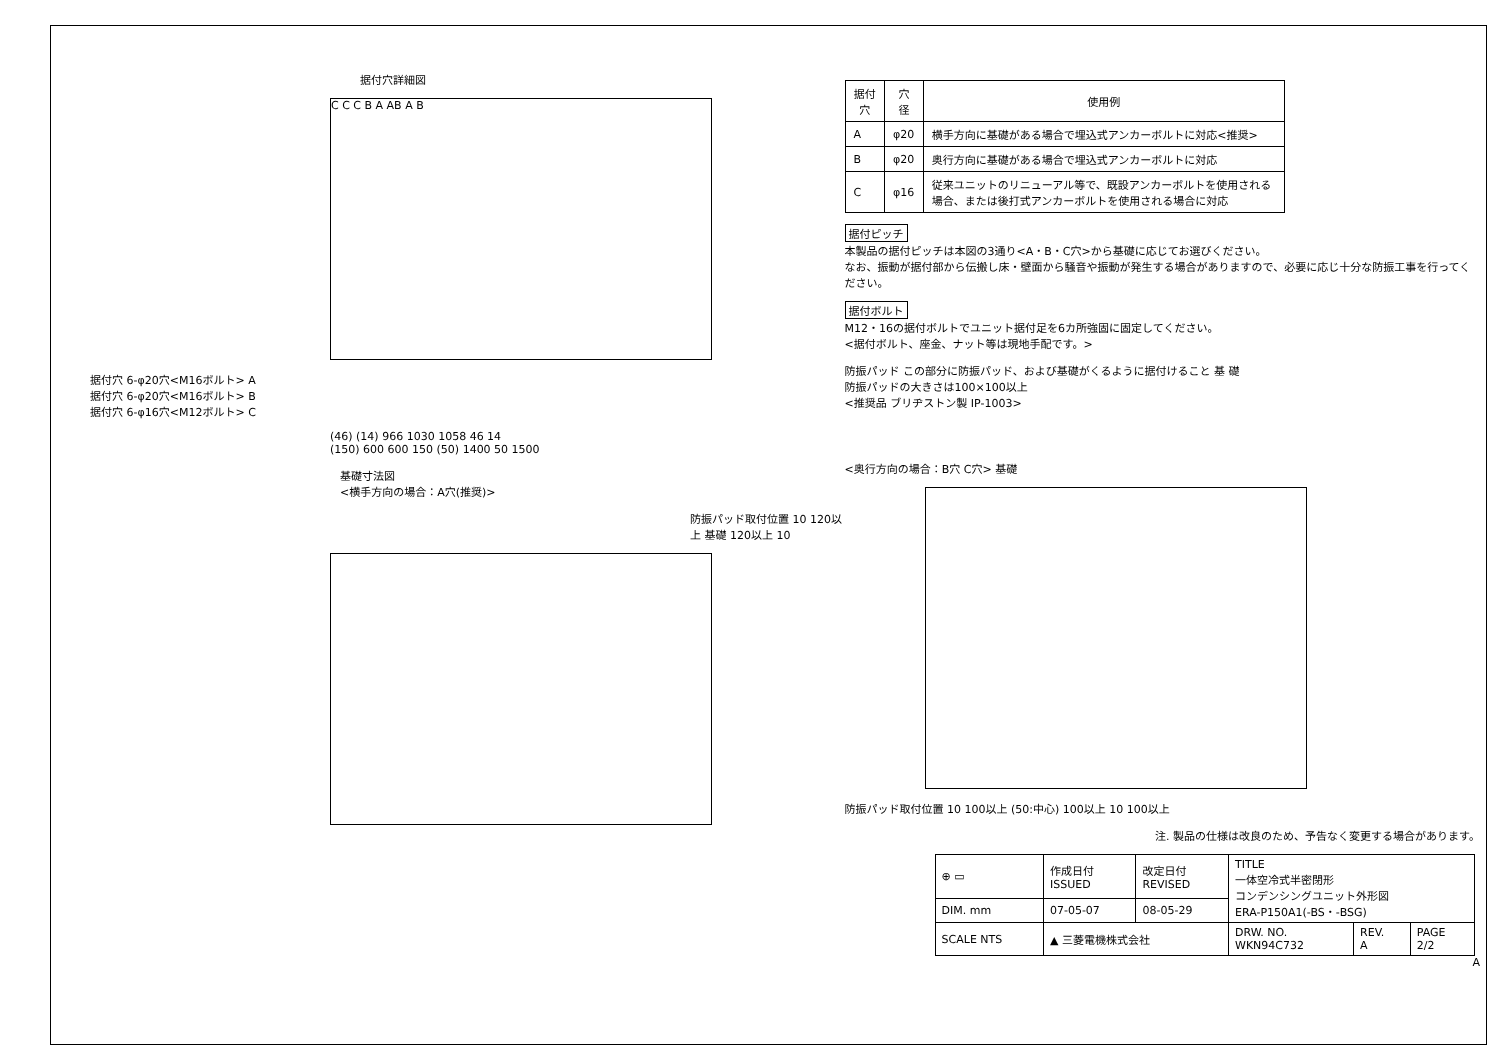据付穴詳細図
C C C B A AB A B
据付穴 6-φ20穴<M16ボルト> A
据付穴 6-φ20穴<M16ボルト> B
据付穴 6-φ16穴<M12ボルト> C
(46) (14) 966 1030 1058 46 14
(150) 600 600 150 (50) 1400 50 1500
基礎寸法図
<横手方向の場合：A穴(推奨)>
防振パッド取付位置 10 120以上 基礎 120以上 10
| 据付穴 | 穴径 | 使用例 |
| --- | --- | --- |
| A | φ20 | 横手方向に基礎がある場合で埋込式アンカーボルトに対応<推奨> |
| B | φ20 | 奥行方向に基礎がある場合で埋込式アンカーボルトに対応 |
| C | φ16 | 従来ユニットのリニューアル等で、既設アンカーボルトを使用される場合、または後打式アンカーボルトを使用される場合に対応 |
据付ピッチ
本製品の据付ピッチは本図の3通り<A・B・C穴>から基礎に応じてお選びください。
なお、振動が据付部から伝搬し床・壁面から騒音や振動が発生する場合がありますので、必要に応じ十分な防振工事を行ってください。
据付ボルト
M12・16の据付ボルトでユニット据付足を6カ所強固に固定してください。
<据付ボルト、座金、ナット等は現地手配です。>
防振パッド この部分に防振パッド、および基礎がくるように据付けること 基 礎
防振パッドの大きさは100×100以上
<推奨品 ブリヂストン製 IP-1003>
<奥行方向の場合：B穴 C穴> 基礎
防振パッド取付位置 10 100以上 (50:中心) 100以上 10 100以上
注. 製品の仕様は改良のため、予告なく変更する場合があります。
| ⊕ ▭ | 作成日付 ISSUED | 改定日付 REVISED | TITLE 一体空冷式半密閉形 コンデンシングユニット外形図 ERA-P150A1(-BS・-BSG) | | |
| DIM. mm | 07-05-07 | 08-05-29 | | | |
| SCALE NTS | ▲ 三菱電機株式会社 | | DRW. NO. WKN94C732 | REV. A | PAGE 2/2 |
A